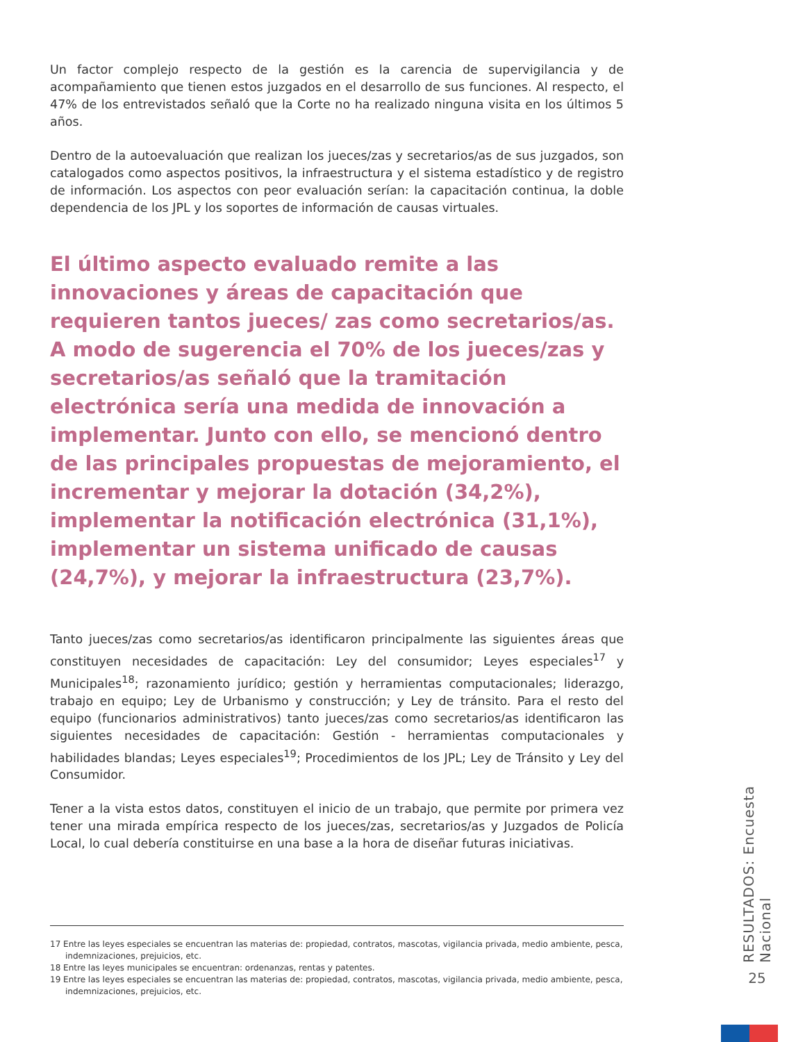Un factor complejo respecto de la gestión es la carencia de supervigilancia y de acompañamiento que tienen estos juzgados en el desarrollo de sus funciones. Al respecto, el 47% de los entrevistados señaló que la Corte no ha realizado ninguna visita en los últimos 5 años.
Dentro de la autoevaluación que realizan los jueces/zas y secretarios/as de sus juzgados, son catalogados como aspectos positivos, la infraestructura y el sistema estadístico y de registro de información. Los aspectos con peor evaluación serían: la capacitación continua, la doble dependencia de los JPL y los soportes de información de causas virtuales.
El último aspecto evaluado remite a las innovaciones y áreas de capacitación que requieren tantos jueces/ zas como secretarios/as. A modo de sugerencia el 70% de los jueces/zas y secretarios/as señaló que la tramitación electrónica sería una medida de innovación a implementar. Junto con ello, se mencionó dentro de las principales propuestas de mejoramiento, el incrementar y mejorar la dotación (34,2%), implementar la notificación electrónica (31,1%), implementar un sistema unificado de causas (24,7%), y mejorar la infraestructura (23,7%).
Tanto jueces/zas como secretarios/as identificaron principalmente las siguientes áreas que constituyen necesidades de capacitación: Ley del consumidor; Leyes especiales<sup>17</sup> y Municipales<sup>18</sup>; razonamiento jurídico; gestión y herramientas computacionales; liderazgo, trabajo en equipo; Ley de Urbanismo y construcción; y Ley de tránsito. Para el resto del equipo (funcionarios administrativos) tanto jueces/zas como secretarios/as identificaron las siguientes necesidades de capacitación: Gestión - herramientas computacionales y habilidades blandas; Leyes especiales<sup>19</sup>; Procedimientos de los JPL; Ley de Tránsito y Ley del Consumidor.
Tener a la vista estos datos, constituyen el inicio de un trabajo, que permite por primera vez tener una mirada empírica respecto de los jueces/zas, secretarios/as y Juzgados de Policía Local, lo cual debería constituirse en una base a la hora de diseñar futuras iniciativas.
17 Entre las leyes especiales se encuentran las materias de: propiedad, contratos, mascotas, vigilancia privada, medio ambiente, pesca, indemnizaciones, prejuicios, etc.
18 Entre las leyes municipales se encuentran: ordenanzas, rentas y patentes.
19 Entre las leyes especiales se encuentran las materias de: propiedad, contratos, mascotas, vigilancia privada, medio ambiente, pesca, indemnizaciones, prejuicios, etc.
RESULTADOS: Encuesta Nacional
25